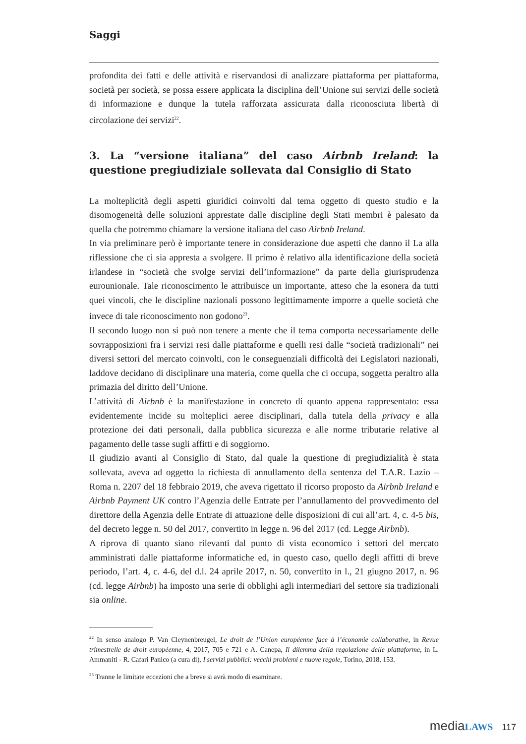Saggi
profondita dei fatti e delle attività e riservandosi di analizzare piattaforma per piattaforma, società per società, se possa essere applicata la disciplina dell’Unione sui servizi delle società di informazione e dunque la tutela rafforzata assicurata dalla riconosciuta libertà di circolazione dei servizi<sup>22</sup>.
3. La “versione italiana” del caso Airbnb Ireland: la questione pregiudiziale sollevata dal Consiglio di Stato
La molteplicità degli aspetti giuridici coinvolti dal tema oggetto di questo studio e la disomogeneità delle soluzioni apprestate dalle discipline degli Stati membri è palesato da quella che potremmo chiamare la versione italiana del caso Airbnb Ireland.
In via preliminare però è importante tenere in considerazione due aspetti che danno il La alla riflessione che ci sia appresta a svolgere. Il primo è relativo alla identificazione della società irlandese in “società che svolge servizi dell’informazione” da parte della giurisprudenza eurounionale. Tale riconoscimento le attribuisce un importante, atteso che la esonera da tutti quei vincoli, che le discipline nazionali possono legittimamente imporre a quelle società che invece di tale riconoscimento non godono<sup>23</sup>.
Il secondo luogo non si può non tenere a mente che il tema comporta necessariamente delle sovrapposizioni fra i servizi resi dalle piattaforme e quelli resi dalle “società tradizionali” nei diversi settori del mercato coinvolti, con le conseguenziali difficoltà dei Legislatori nazionali, laddove decidano di disciplinare una materia, come quella che ci occupa, soggetta peraltro alla primazia del diritto dell’Unione.
L’attività di Airbnb è la manifestazione in concreto di quanto appena rappresentato: essa evidentemente incide su molteplici aeree disciplinari, dalla tutela della privacy e alla protezione dei dati personali, dalla pubblica sicurezza e alle norme tributarie relative al pagamento delle tasse sugli affitti e di soggiorno.
Il giudizio avanti al Consiglio di Stato, dal quale la questione di pregiudizialità è stata sollevata, aveva ad oggetto la richiesta di annullamento della sentenza del T.A.R. Lazio – Roma n. 2207 del 18 febbraio 2019, che aveva rigettato il ricorso proposto da Airbnb Ireland e Airbnb Payment UK contro l’Agenzia delle Entrate per l’annullamento del provvedimento del direttore della Agenzia delle Entrate di attuazione delle disposizioni di cui all’art. 4, c. 4-5 bis, del decreto legge n. 50 del 2017, convertito in legge n. 96 del 2017 (cd. Legge Airbnb).
A riprova di quanto siano rilevanti dal punto di vista economico i settori del mercato amministrati dalle piattaforme informatiche ed, in questo caso, quello degli affitti di breve periodo, l’art. 4, c. 4-6, del d.l. 24 aprile 2017, n. 50, convertito in l., 21 giugno 2017, n. 96 (cd. legge Airbnb) ha imposto una serie di obblighi agli intermediari del settore sia tradizionali sia online.
<sup>22</sup> In senso analogo P. Van Cleynenbreugel, Le droit de l’Union européenne face à l’économie collaborative, in Revue trimestrelle de droit européenne, 4, 2017, 705 e 721 e A. Canepa, Il dilemma della regolazione delle piattaforme, in L. Ammaniti - R. Cafari Panico (a cura di), I servizi pubblici: vecchi problemi e nuove regole, Torino, 2018, 153.
<sup>23</sup> Tranne le limitate eccezioni che a breve si avrà modo di esaminare.
media LAWS 117